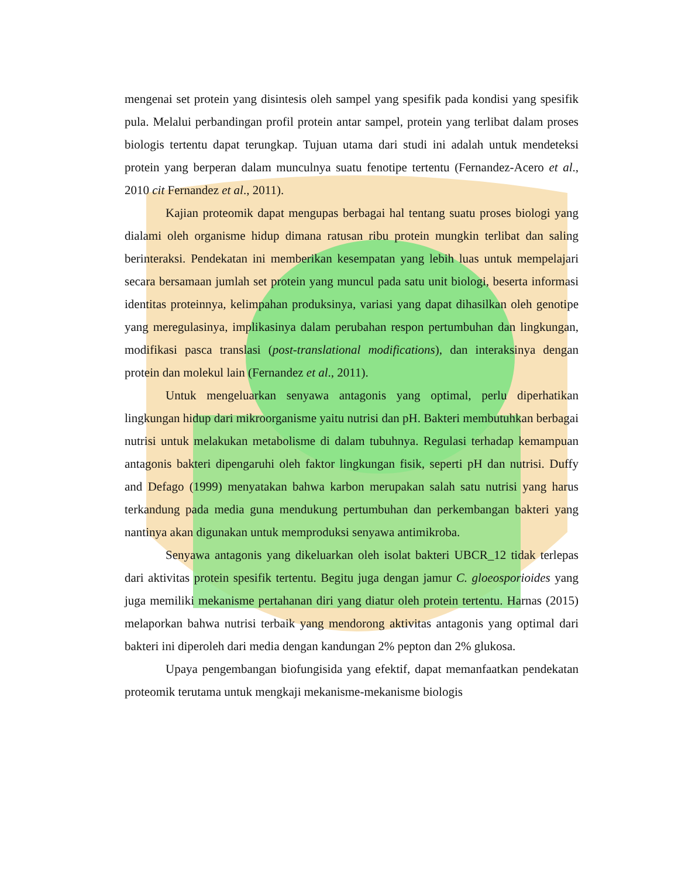mengenai set protein yang disintesis oleh sampel yang spesifik pada kondisi yang spesifik pula. Melalui perbandingan profil protein antar sampel, protein yang terlibat dalam proses biologis tertentu dapat terungkap. Tujuan utama dari studi ini adalah untuk mendeteksi protein yang berperan dalam munculnya suatu fenotipe tertentu (Fernandez-Acero et al., 2010 cit Fernandez et al., 2011).
Kajian proteomik dapat mengupas berbagai hal tentang suatu proses biologi yang dialami oleh organisme hidup dimana ratusan ribu protein mungkin terlibat dan saling berinteraksi. Pendekatan ini memberikan kesempatan yang lebih luas untuk mempelajari secara bersamaan jumlah set protein yang muncul pada satu unit biologi, beserta informasi identitas proteinnya, kelimpahan produksinya, variasi yang dapat dihasilkan oleh genotipe yang meregulasinya, implikasinya dalam perubahan respon pertumbuhan dan lingkungan, modifikasi pasca translasi (post-translational modifications), dan interaksinya dengan protein dan molekul lain (Fernandez et al., 2011).
Untuk mengeluarkan senyawa antagonis yang optimal, perlu diperhatikan lingkungan hidup dari mikroorganisme yaitu nutrisi dan pH. Bakteri membutuhkan berbagai nutrisi untuk melakukan metabolisme di dalam tubuhnya. Regulasi terhadap kemampuan antagonis bakteri dipengaruhi oleh faktor lingkungan fisik, seperti pH dan nutrisi. Duffy and Defago (1999) menyatakan bahwa karbon merupakan salah satu nutrisi yang harus terkandung pada media guna mendukung pertumbuhan dan perkembangan bakteri yang nantinya akan digunakan untuk memproduksi senyawa antimikroba.
Senyawa antagonis yang dikeluarkan oleh isolat bakteri UBCR_12 tidak terlepas dari aktivitas protein spesifik tertentu. Begitu juga dengan jamur C. gloeosporioides yang juga memiliki mekanisme pertahanan diri yang diatur oleh protein tertentu. Harnas (2015) melaporkan bahwa nutrisi terbaik yang mendorong aktivitas antagonis yang optimal dari bakteri ini diperoleh dari media dengan kandungan 2% pepton dan 2% glukosa.
Upaya pengembangan biofungisida yang efektif, dapat memanfaatkan pendekatan proteomik terutama untuk mengkaji mekanisme-mekanisme biologis